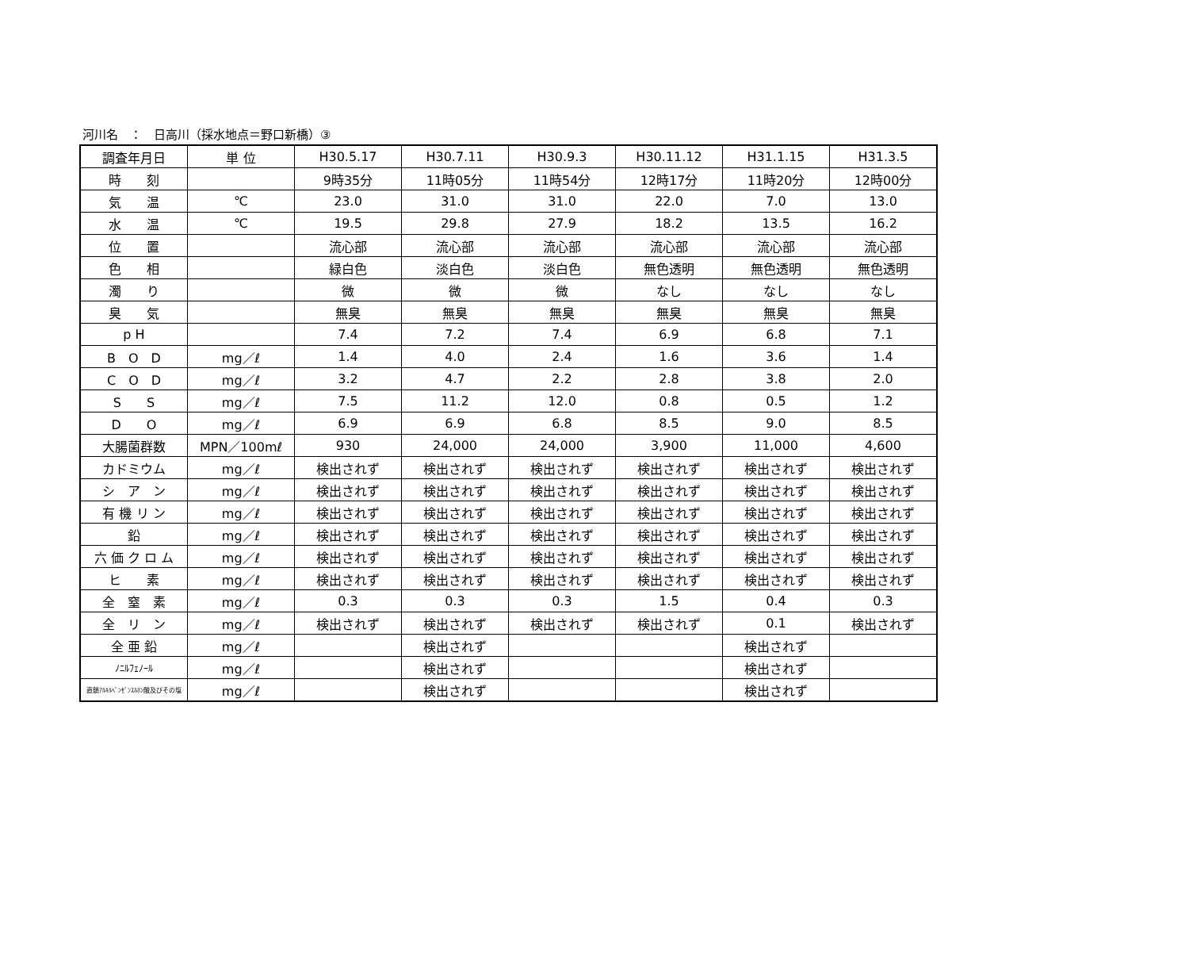河川名　：　日高川（採水地点＝野口新橋）③
| 調査年月日 | 単 位 | H30.5.17 | H30.7.11 | H30.9.3 | H30.11.12 | H31.1.15 | H31.3.5 |
| 時 刻 | | 9時35分 | 11時05分 | 11時54分 | 12時17分 | 11時20分 | 12時00分 |
| 気 温 | ℃ | 23.0 | 31.0 | 31.0 | 22.0 | 7.0 | 13.0 |
| 水 温 | ℃ | 19.5 | 29.8 | 27.9 | 18.2 | 13.5 | 16.2 |
| 位 置 | | 流心部 | 流心部 | 流心部 | 流心部 | 流心部 | 流心部 |
| 色 相 | | 緑白色 | 淡白色 | 淡白色 | 無色透明 | 無色透明 | 無色透明 |
| 濁 り | | 微 | 微 | 微 | なし | なし | なし |
| 臭 気 | | 無臭 | 無臭 | 無臭 | 無臭 | 無臭 | 無臭 |
| p H | | 7.4 | 7.2 | 7.4 | 6.9 | 6.8 | 7.1 |
| B O D | mg／ℓ | 1.4 | 4.0 | 2.4 | 1.6 | 3.6 | 1.4 |
| C O D | mg／ℓ | 3.2 | 4.7 | 2.2 | 2.8 | 3.8 | 2.0 |
| S S | mg／ℓ | 7.5 | 11.2 | 12.0 | 0.8 | 0.5 | 1.2 |
| D O | mg／ℓ | 6.9 | 6.9 | 6.8 | 8.5 | 9.0 | 8.5 |
| 大腸菌群数 | MPN／100mℓ | 930 | 24,000 | 24,000 | 3,900 | 11,000 | 4,600 |
| カドミウム | mg／ℓ | 検出されず | 検出されず | 検出されず | 検出されず | 検出されず | 検出されず |
| シ ア ン | mg／ℓ | 検出されず | 検出されず | 検出されず | 検出されず | 検出されず | 検出されず |
| 有 機 リ ン | mg／ℓ | 検出されず | 検出されず | 検出されず | 検出されず | 検出されず | 検出されず |
| 鉛 | mg／ℓ | 検出されず | 検出されず | 検出されず | 検出されず | 検出されず | 検出されず |
| 六 価 ク ロ ム | mg／ℓ | 検出されず | 検出されず | 検出されず | 検出されず | 検出されず | 検出されず |
| ヒ 素 | mg／ℓ | 検出されず | 検出されず | 検出されず | 検出されず | 検出されず | 検出されず |
| 全 窒 素 | mg／ℓ | 0.3 | 0.3 | 0.3 | 1.5 | 0.4 | 0.3 |
| 全 リ ン | mg／ℓ | 検出されず | 検出されず | 検出されず | 検出されず | 0.1 | 検出されず |
| 全 亜 鉛 | mg／ℓ | | 検出されず | | | 検出されず | |
| ﾉﾆﾙﾌｪﾉｰﾙ | mg／ℓ | | 検出されず | | | 検出されず | |
| 直鎖ｱﾙｷﾙﾍﾞﾝｾﾞﾝｽﾙﾎﾝ酸及びその塩 | mg／ℓ | | 検出されず | | | 検出されず | |